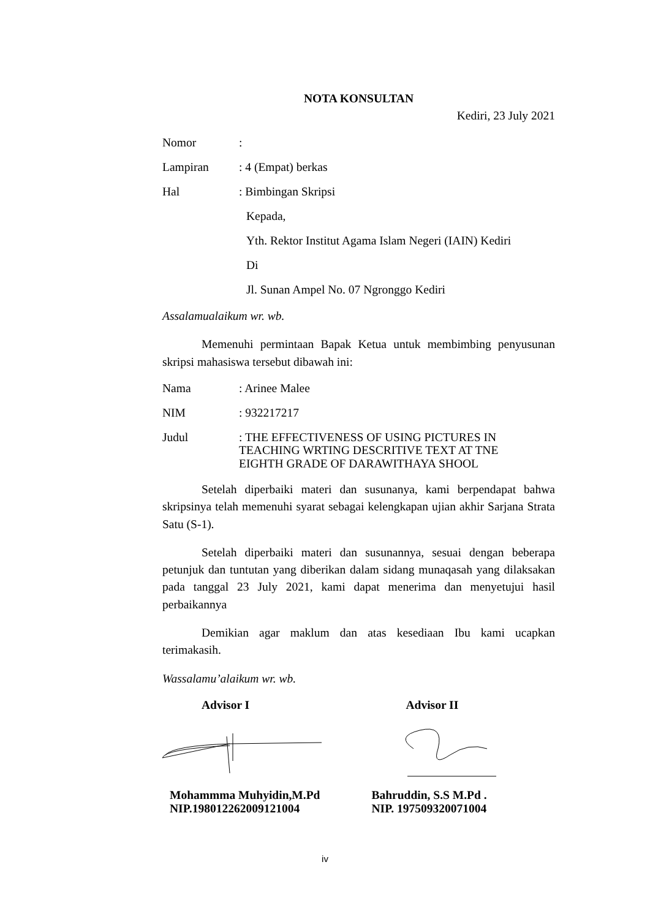NOTA KONSULTAN
Kediri, 23 July 2021
Nomor:
Lampiran: 4 (Empat) berkas
Hal: Bimbingan Skripsi
Kepada,
Yth. Rektor Institut Agama Islam Negeri (IAIN) Kediri
Di
Jl. Sunan Ampel No. 07 Ngronggo Kediri
Assalamualaikum wr. wb.
Memenuhi permintaan Bapak Ketua untuk membimbing penyusunan skripsi mahasiswa tersebut dibawah ini:
Nama: Arinee Malee
NIM: 932217217
Judul: THE EFFECTIVENESS OF USING PICTURES IN TEACHING WRTING DESCRITIVE TEXT AT TNE EIGHTH GRADE OF DARAWITHAYA SHOOL
Setelah diperbaiki materi dan susunanya, kami berpendapat bahwa skripsinya telah memenuhi syarat sebagai kelengkapan ujian akhir Sarjana Strata Satu (S-1).
Setelah diperbaiki materi dan susunannya, sesuai dengan beberapa petunjuk dan tuntutan yang diberikan dalam sidang munaqasah yang dilaksakan pada tanggal 23 July 2021, kami dapat menerima dan menyetujui hasil perbaikannya
Demikian agar maklum dan atas kesediaan Ibu kami ucapkan terimakasih.
Wassalamu’alaikum wr. wb.
Advisor I Advisor II
Mohammma Muhyidin,M.Pd
NIP.198012262009121004
Bahruddin, S.S M.Pd .
NIP. 197509320071004
iv